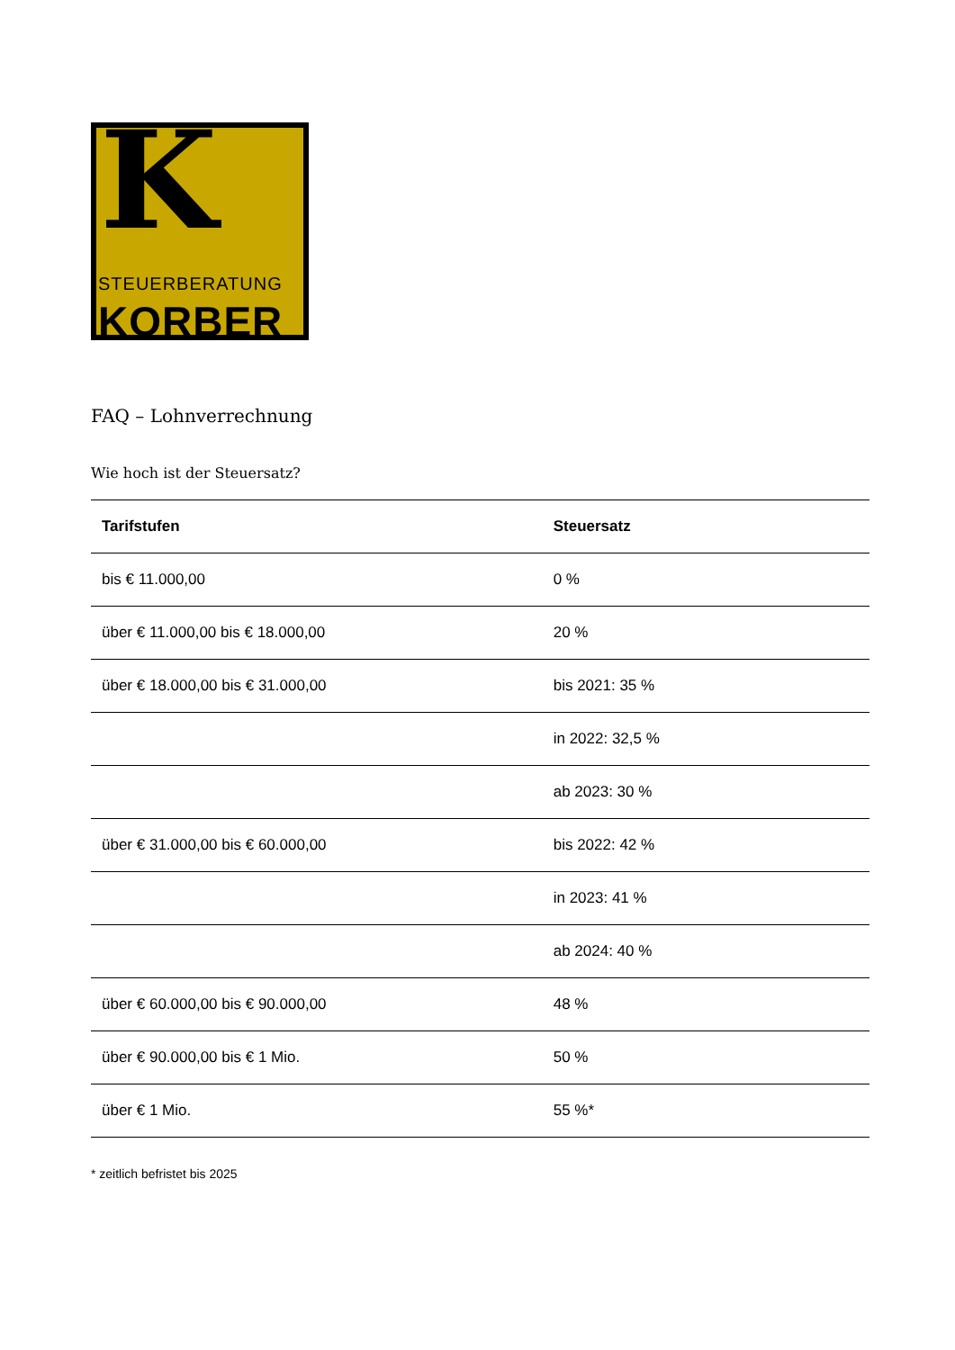K
STEUERBERATUNG
KORBER
FAQ – Lohnverrechnung
Wie hoch ist der Steuersatz?
| Tarifstufen | Steuersatz |
| --- | --- |
| bis € 11.000,00 | 0 % |
| über € 11.000,00 bis € 18.000,00 | 20 % |
| über € 18.000,00 bis € 31.000,00 | bis 2021: 35 % |
| | in 2022: 32,5 % |
| | ab 2023: 30 % |
| über € 31.000,00 bis € 60.000,00 | bis 2022: 42 % |
| | in 2023: 41 % |
| | ab 2024: 40 % |
| über € 60.000,00 bis € 90.000,00 | 48 % |
| über € 90.000,00 bis € 1 Mio. | 50 % |
| über € 1 Mio. | 55 %* |
* zeitlich befristet bis 2025